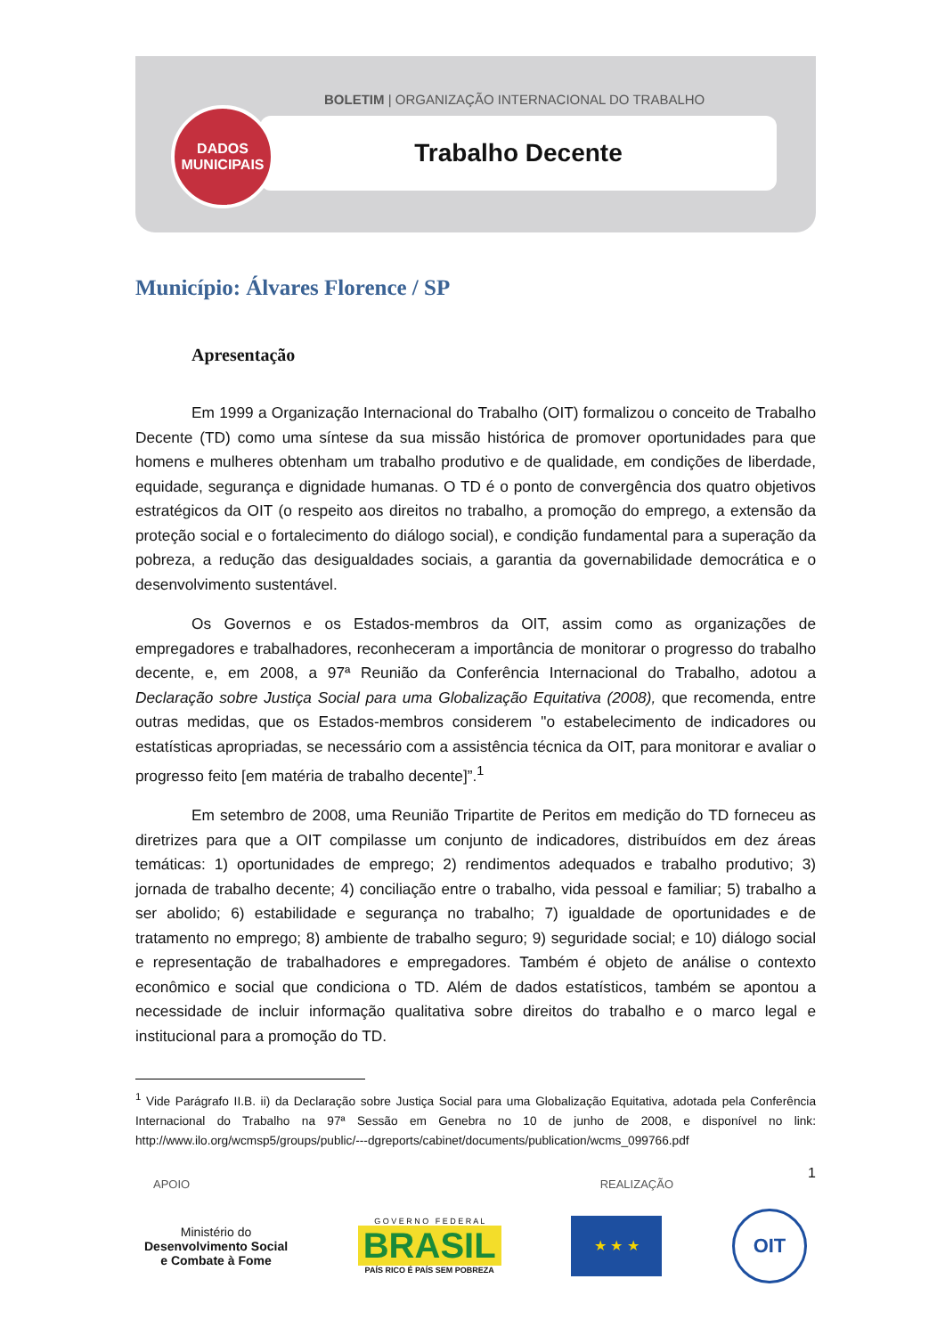DADOS
MUNICIPAIS
BOLETIM | ORGANIZAÇÃO INTERNACIONAL DO TRABALHO
Trabalho Decente
Município: Álvares Florence / SP
Apresentação
Em 1999 a Organização Internacional do Trabalho (OIT) formalizou o conceito de Trabalho Decente (TD) como uma síntese da sua missão histórica de promover oportunidades para que homens e mulheres obtenham um trabalho produtivo e de qualidade, em condições de liberdade, equidade, segurança e dignidade humanas. O TD é o ponto de convergência dos quatro objetivos estratégicos da OIT (o respeito aos direitos no trabalho, a promoção do emprego, a extensão da proteção social e o fortalecimento do diálogo social), e condição fundamental para a superação da pobreza, a redução das desigualdades sociais, a garantia da governabilidade democrática e o desenvolvimento sustentável.
Os Governos e os Estados-membros da OIT, assim como as organizações de empregadores e trabalhadores, reconheceram a importância de monitorar o progresso do trabalho decente, e, em 2008, a 97ª Reunião da Conferência Internacional do Trabalho, adotou a Declaração sobre Justiça Social para uma Globalização Equitativa (2008), que recomenda, entre outras medidas, que os Estados-membros considerem "o estabelecimento de indicadores ou estatísticas apropriadas, se necessário com a assistência técnica da OIT, para monitorar e avaliar o progresso feito [em matéria de trabalho decente]”.<sup>1</sup>
Em setembro de 2008, uma Reunião Tripartite de Peritos em medição do TD forneceu as diretrizes para que a OIT compilasse um conjunto de indicadores, distribuídos em dez áreas temáticas: 1) oportunidades de emprego; 2) rendimentos adequados e trabalho produtivo; 3) jornada de trabalho decente; 4) conciliação entre o trabalho, vida pessoal e familiar; 5) trabalho a ser abolido; 6) estabilidade e segurança no trabalho; 7) igualdade de oportunidades e de tratamento no emprego; 8) ambiente de trabalho seguro; 9) seguridade social; e 10) diálogo social e representação de trabalhadores e empregadores. Também é objeto de análise o contexto econômico e social que condiciona o TD. Além de dados estatísticos, também se apontou a necessidade de incluir informação qualitativa sobre direitos do trabalho e o marco legal e institucional para a promoção do TD.
<sup>1</sup> Vide Parágrafo II.B. ii) da Declaração sobre Justiça Social para uma Globalização Equitativa, adotada pela Conferência Internacional do Trabalho na 97ª Sessão em Genebra no 10 de junho de 2008, e disponível no link: http://www.ilo.org/wcmsp5/groups/public/---dgreports/cabinet/documents/publication/wcms_099766.pdf
1
APOIO REALIZAÇÃO
Ministério do
Desenvolvimento Social
e Combate à Fome
G O V E R N O F E D E R A L
BRASIL
PAÍS RICO É PAÍS SEM POBREZA
★ ★ ★
OIT